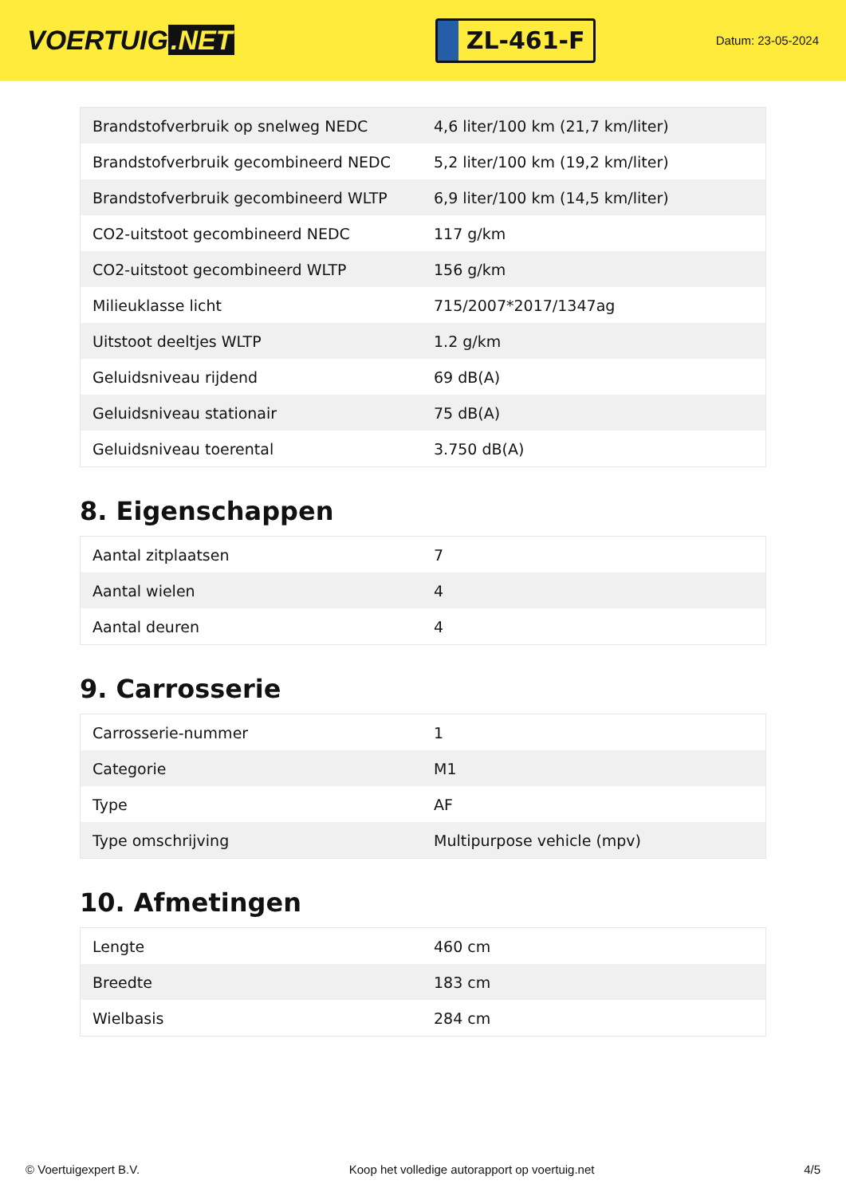VOERTUIG.NET
ZL-461-F
Datum: 23-05-2024
| Brandstofverbruik op snelweg NEDC | 4,6 liter/100 km (21,7 km/liter) |
| Brandstofverbruik gecombineerd NEDC | 5,2 liter/100 km (19,2 km/liter) |
| Brandstofverbruik gecombineerd WLTP | 6,9 liter/100 km (14,5 km/liter) |
| CO2-uitstoot gecombineerd NEDC | 117 g/km |
| CO2-uitstoot gecombineerd WLTP | 156 g/km |
| Milieuklasse licht | 715/2007*2017/1347ag |
| Uitstoot deeltjes WLTP | 1.2 g/km |
| Geluidsniveau rijdend | 69 dB(A) |
| Geluidsniveau stationair | 75 dB(A) |
| Geluidsniveau toerental | 3.750 dB(A) |
8. Eigenschappen
| Aantal zitplaatsen | 7 |
| Aantal wielen | 4 |
| Aantal deuren | 4 |
9. Carrosserie
| Carrosserie-nummer | 1 |
| Categorie | M1 |
| Type | AF |
| Type omschrijving | Multipurpose vehicle (mpv) |
10. Afmetingen
| Lengte | 460 cm |
| Breedte | 183 cm |
| Wielbasis | 284 cm |
© Voertuigexpert B.V. Koop het volledige autorapport op voertuig.net 4/5